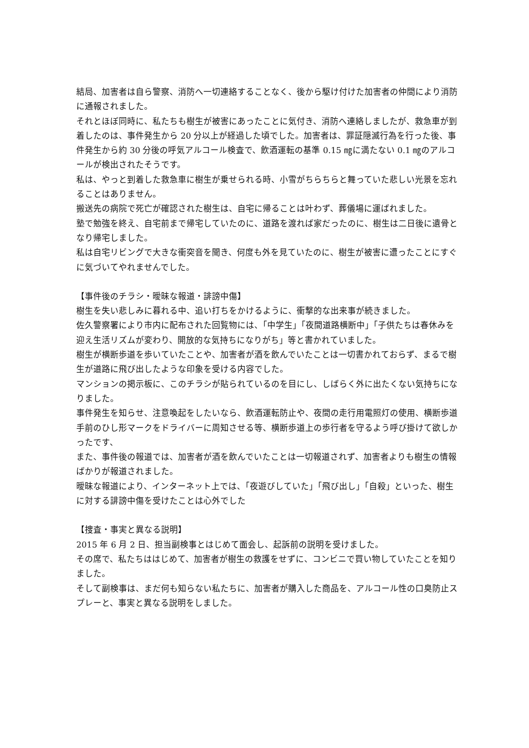結局、加害者は自ら警察、消防へ一切連絡することなく、後から駆け付けた加害者の仲間により消防に通報されました。
それとほぼ同時に、私たちも樹生が被害にあったことに気付き、消防へ連絡しましたが、救急車が到着したのは、事件発生から 20 分以上が経過した頃でした。加害者は、罪証隠滅行為を行った後、事件発生から約 30 分後の呼気アルコール検査で、飲酒運転の基準 0.15 ㎎に満たない 0.1 ㎎のアルコールが検出されたそうです。
私は、やっと到着した救急車に樹生が乗せられる時、小雪がちらちらと舞っていた悲しい光景を忘れることはありません。
搬送先の病院で死亡が確認された樹生は、自宅に帰ることは叶わず、葬儀場に運ばれました。
塾で勉強を終え、自宅前まで帰宅していたのに、道路を渡れば家だったのに、樹生は二日後に遺骨となり帰宅しました。
私は自宅リビングで大きな衝突音を聞き、何度も外を見ていたのに、樹生が被害に遭ったことにすぐに気づいてやれませんでした。
【事件後のチラシ・曖昧な報道・誹謗中傷】
樹生を失い悲しみに暮れる中、追い打ちをかけるように、衝撃的な出来事が続きました。
佐久警察署により市内に配布された回覧物には、「中学生」「夜間道路横断中」「子供たちは春休みを迎え生活リズムが変わり、開放的な気持ちになりがち」等と書かれていました。
樹生が横断歩道を歩いていたことや、加害者が酒を飲んでいたことは一切書かれておらず、まるで樹生が道路に飛び出したような印象を受ける内容でした。
マンションの掲示板に、このチラシが貼られているのを目にし、しばらく外に出たくない気持ちになりました。
事件発生を知らせ、注意喚起をしたいなら、飲酒運転防止や、夜間の走行用電照灯の使用、横断歩道手前のひし形マークをドライバーに周知させる等、横断歩道上の歩行者を守るよう呼び掛けて欲しかったです、
また、事件後の報道では、加害者が酒を飲んでいたことは一切報道されず、加害者よりも樹生の情報ばかりが報道されました。
曖昧な報道により、インターネット上では、「夜遊びしていた」「飛び出し」「自殺」といった、樹生に対する誹謗中傷を受けたことは心外でした
【捜査・事実と異なる説明】
2015 年 6 月 2 日、担当副検事とはじめて面会し、起訴前の説明を受けました。
その席で、私たちははじめて、加害者が樹生の救護をせずに、コンビニで買い物していたことを知りました。
そして副検事は、まだ何も知らない私たちに、加害者が購入した商品を、アルコール性の口臭防止スプレーと、事実と異なる説明をしました。